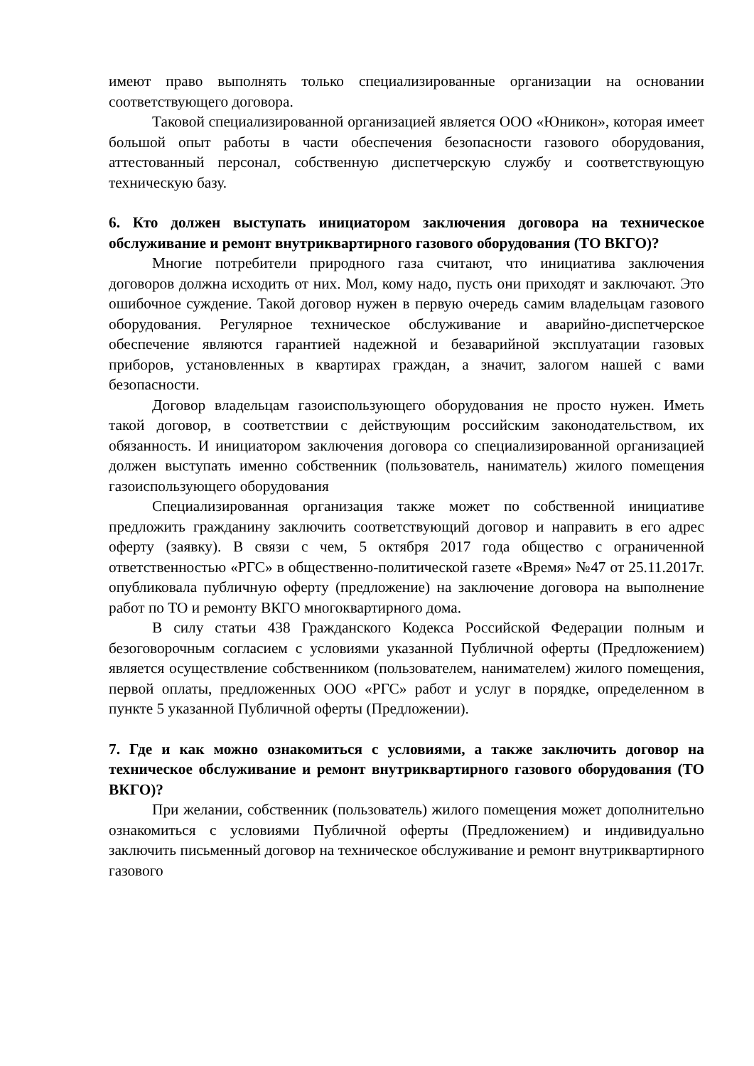имеют право выполнять только специализированные организации на основании соответствующего договора.
Таковой специализированной организацией является ООО «Юникон», которая имеет большой опыт работы в части обеспечения безопасности газового оборудования, аттестованный персонал, собственную диспетчерскую службу и соответствующую техническую базу.
6. Кто должен выступать инициатором заключения договора на техническое обслуживание и ремонт внутриквартирного газового оборудования (ТО ВКГО)?
Многие потребители природного газа считают, что инициатива заключения договоров должна исходить от них. Мол, кому надо, пусть они приходят и заключают. Это ошибочное суждение. Такой договор нужен в первую очередь самим владельцам газового оборудования. Регулярное техническое обслуживание и аварийно-диспетчерское обеспечение являются гарантией надежной и безаварийной эксплуатации газовых приборов, установленных в квартирах граждан, а значит, залогом нашей с вами безопасности.
Договор владельцам газоиспользующего оборудования не просто нужен. Иметь такой договор, в соответствии с действующим российским законодательством, их обязанность. И инициатором заключения договора со специализированной организацией должен выступать именно собственник (пользователь, наниматель) жилого помещения газоиспользующего оборудования
Специализированная организация также может по собственной инициативе предложить гражданину заключить соответствующий договор и направить в его адрес оферту (заявку). В связи с чем, 5 октября 2017 года общество с ограниченной ответственностью «РГС» в общественно-политической газете «Время» №47 от 25.11.2017г. опубликовала публичную оферту (предложение) на заключение договора на выполнение работ по ТО и ремонту ВКГО многоквартирного дома.
В силу статьи 438 Гражданского Кодекса Российской Федерации полным и безоговорочным согласием с условиями указанной Публичной оферты (Предложением) является осуществление собственником (пользователем, нанимателем) жилого помещения, первой оплаты, предложенных ООО «РГС» работ и услуг в порядке, определенном в пункте 5 указанной Публичной оферты (Предложении).
7. Где и как можно ознакомиться с условиями, а также заключить договор на техническое обслуживание и ремонт внутриквартирного газового оборудования (ТО ВКГО)?
При желании, собственник (пользователь) жилого помещения может дополнительно ознакомиться с условиями Публичной оферты (Предложением) и индивидуально заключить письменный договор на техническое обслуживание и ремонт внутриквартирного газового